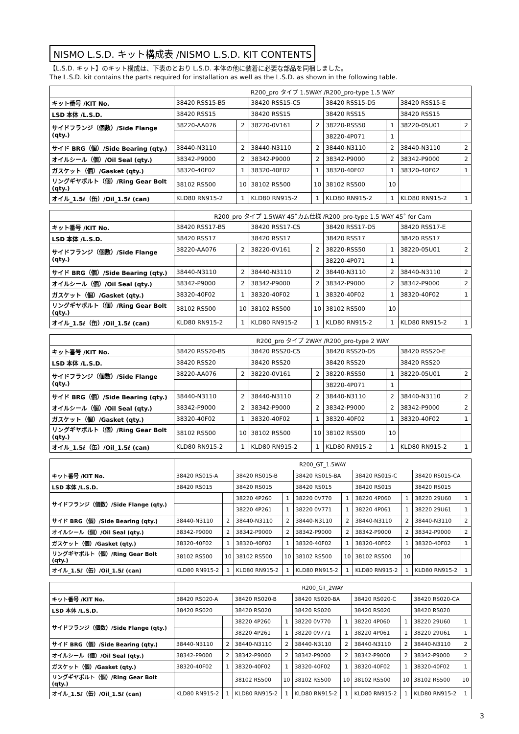NISMO L.S.D. キット構成表 /NISMO L.S.D. KIT CONTENTS
【L.S.D. キット】のキット構成は、下表のとおり L.S.D. 本体の他に装着に必要な部品を同梱しました。
The L.S.D. kit contains the parts required for installation as well as the L.S.D. as shown in the following table.
| | R200_pro タイプ 1.5WAY /R200_pro-type 1.5 WAY | | | | | | | |
| --- | --- | --- | --- | --- | --- | --- | --- | --- |
| キット番号 /KIT No. | 38420 RSS15-B5 | | 38420 RSS15-C5 | | 38420 RSS15-D5 | | 38420 RSS15-E | |
| LSD 本体 /L.S.D. | 38420 RSS15 | | 38420 RSS15 | | 38420 RSS15 | | 38420 RSS15 | |
| サイドフランジ（個数）/Side Flange (qty.) | 38220-AA076 | 2 | 38220-0V161 | 2 | 38220-RSS50 | 1 | 38220-05U01 | 2 |
| | | | | | 38220-4P071 | 1 | | |
| サイド BRG（個）/Side Bearing (qty.) | 38440-N3110 | 2 | 38440-N3110 | 2 | 38440-N3110 | 2 | 38440-N3110 | 2 |
| オイルシール（個）/Oil Seal (qty.) | 38342-P9000 | 2 | 38342-P9000 | 2 | 38342-P9000 | 2 | 38342-P9000 | 2 |
| ガスケット（個）/Gasket (qty.) | 38320-40F02 | 1 | 38320-40F02 | 1 | 38320-40F02 | 1 | 38320-40F02 | 1 |
| リングギヤボルト（個）/Ring Gear Bolt (qty.) | 38102 RS500 | 10 | 38102 RS500 | 10 | 38102 RS500 | 10 | | |
| オイル_1.5ℓ（缶）/Oil_1.5ℓ (can) | KLD80 RN915-2 | 1 | KLD80 RN915-2 | 1 | KLD80 RN915-2 | 1 | KLD80 RN915-2 | 1 |
| | R200_pro タイプ 1.5WAY 45˚カム仕様 /R200_pro-type 1.5 WAY 45˚ for Cam | | | | | | | |
| --- | --- | --- | --- | --- | --- | --- | --- | --- |
| キット番号 /KIT No. | 38420 RSS17-B5 | | 38420 RSS17-C5 | | 38420 RSS17-D5 | | 38420 RSS17-E | |
| LSD 本体 /L.S.D. | 38420 RSS17 | | 38420 RSS17 | | 38420 RSS17 | | 38420 RSS17 | |
| サイドフランジ（個数）/Side Flange (qty.) | 38220-AA076 | 2 | 38220-0V161 | 2 | 38220-RSS50 | 1 | 38220-05U01 | 2 |
| | | | | | 38220-4P071 | 1 | | |
| サイド BRG（個）/Side Bearing (qty.) | 38440-N3110 | 2 | 38440-N3110 | 2 | 38440-N3110 | 2 | 38440-N3110 | 2 |
| オイルシール（個）/Oil Seal (qty.) | 38342-P9000 | 2 | 38342-P9000 | 2 | 38342-P9000 | 2 | 38342-P9000 | 2 |
| ガスケット（個）/Gasket (qty.) | 38320-40F02 | 1 | 38320-40F02 | 1 | 38320-40F02 | 1 | 38320-40F02 | 1 |
| リングギヤボルト（個）/Ring Gear Bolt (qty.) | 38102 RS500 | 10 | 38102 RS500 | 10 | 38102 RS500 | 10 | | |
| オイル_1.5ℓ（缶）/Oil_1.5ℓ (can) | KLD80 RN915-2 | 1 | KLD80 RN915-2 | 1 | KLD80 RN915-2 | 1 | KLD80 RN915-2 | 1 |
| | R200_pro タイプ 2WAY /R200_pro-type 2 WAY | | | | | | | |
| --- | --- | --- | --- | --- | --- | --- | --- | --- |
| キット番号 /KIT No. | 38420 RSS20-B5 | | 38420 RSS20-C5 | | 38420 RSS20-D5 | | 38420 RSS20-E | |
| LSD 本体 /L.S.D. | 38420 RSS20 | | 38420 RSS20 | | 38420 RSS20 | | 38420 RSS20 | |
| サイドフランジ（個数）/Side Flange (qty.) | 38220-AA076 | 2 | 38220-0V161 | 2 | 38220-RSS50 | 1 | 38220-05U01 | 2 |
| | | | | | 38220-4P071 | 1 | | |
| サイド BRG（個）/Side Bearing (qty.) | 38440-N3110 | 2 | 38440-N3110 | 2 | 38440-N3110 | 2 | 38440-N3110 | 2 |
| オイルシール（個）/Oil Seal (qty.) | 38342-P9000 | 2 | 38342-P9000 | 2 | 38342-P9000 | 2 | 38342-P9000 | 2 |
| ガスケット（個）/Gasket (qty.) | 38320-40F02 | 1 | 38320-40F02 | 1 | 38320-40F02 | 1 | 38320-40F02 | 1 |
| リングギヤボルト（個）/Ring Gear Bolt (qty.) | 38102 RS500 | 10 | 38102 RS500 | 10 | 38102 RS500 | 10 | | |
| オイル_1.5ℓ（缶）/Oil_1.5ℓ (can) | KLD80 RN915-2 | 1 | KLD80 RN915-2 | 1 | KLD80 RN915-2 | 1 | KLD80 RN915-2 | 1 |
| | R200_GT_1.5WAY | | | | | | | | | |
| --- | --- | --- | --- | --- | --- | --- | --- | --- | --- | --- |
| キット番号 /KIT No. | 38420 RS015-A | | 38420 RS015-B | | 38420 RS015-BA | | 38420 RS015-C | | 38420 RS015-CA | |
| LSD 本体 /L.S.D. | 38420 RS015 | | 38420 RS015 | | 38420 RS015 | | 38420 RS015 | | 38420 RS015 | |
| サイドフランジ（個数）/Side Flange (qty.) | | | 38220 4P260 | 1 | 38220 0V770 | 1 | 38220 4P060 | 1 | 38220 29U60 | 1 |
| | | | 38220 4P261 | 1 | 38220 0V771 | 1 | 38220 4P061 | 1 | 38220 29U61 | 1 |
| サイド BRG（個）/Side Bearing (qty.) | 38440-N3110 | 2 | 38440-N3110 | 2 | 38440-N3110 | 2 | 38440-N3110 | 2 | 38440-N3110 | 2 |
| オイルシール（個）/Oil Seal (qty.) | 38342-P9000 | 2 | 38342-P9000 | 2 | 38342-P9000 | 2 | 38342-P9000 | 2 | 38342-P9000 | 2 |
| ガスケット（個）/Gasket (qty.) | 38320-40F02 | 1 | 38320-40F02 | 1 | 38320-40F02 | 1 | 38320-40F02 | 1 | 38320-40F02 | 1 |
| リングギヤボルト（個）/Ring Gear Bolt (qty.) | 38102 RS500 | 10 | 38102 RS500 | 10 | 38102 RS500 | 10 | 38102 RS500 | 10 | | |
| オイル_1.5ℓ（缶）/Oil_1.5ℓ (can) | KLD80 RN915-2 | 1 | KLD80 RN915-2 | 1 | KLD80 RN915-2 | 1 | KLD80 RN915-2 | 1 | KLD80 RN915-2 | 1 |
| | R200_GT_2WAY | | | | | | | | | |
| --- | --- | --- | --- | --- | --- | --- | --- | --- | --- | --- |
| キット番号 /KIT No. | 38420 RS020-A | | 38420 RS020-B | | 38420 RS020-BA | | 38420 RS020-C | | 38420 RS020-CA | |
| LSD 本体 /L.S.D. | 38420 RS020 | | 38420 RS020 | | 38420 RS020 | | 38420 RS020 | | 38420 RS020 | |
| サイドフランジ（個数）/Side Flange (qty.) | | | 38220 4P260 | 1 | 38220 0V770 | 1 | 38220 4P060 | 1 | 38220 29U60 | 1 |
| | | | 38220 4P261 | 1 | 38220 0V771 | 1 | 38220 4P061 | 1 | 38220 29U61 | 1 |
| サイド BRG（個）/Side Bearing (qty.) | 38440-N3110 | 2 | 38440-N3110 | 2 | 38440-N3110 | 2 | 38440-N3110 | 2 | 38440-N3110 | 2 |
| オイルシール（個）/Oil Seal (qty.) | 38342-P9000 | 2 | 38342-P9000 | 2 | 38342-P9000 | 2 | 38342-P9000 | 2 | 38342-P9000 | 2 |
| ガスケット（個）/Gasket (qty.) | 38320-40F02 | 1 | 38320-40F02 | 1 | 38320-40F02 | 1 | 38320-40F02 | 1 | 38320-40F02 | 1 |
| リングギヤボルト（個）/Ring Gear Bolt (qty.) | | | 38102 RS500 | 10 | 38102 RS500 | 10 | 38102 RS500 | 10 | 38102 RS500 | 10 |
| オイル_1.5ℓ（缶）/Oil_1.5ℓ (can) | KLD80 RN915-2 | 1 | KLD80 RN915-2 | 1 | KLD80 RN915-2 | 1 | KLD80 RN915-2 | 1 | KLD80 RN915-2 | 1 |
3